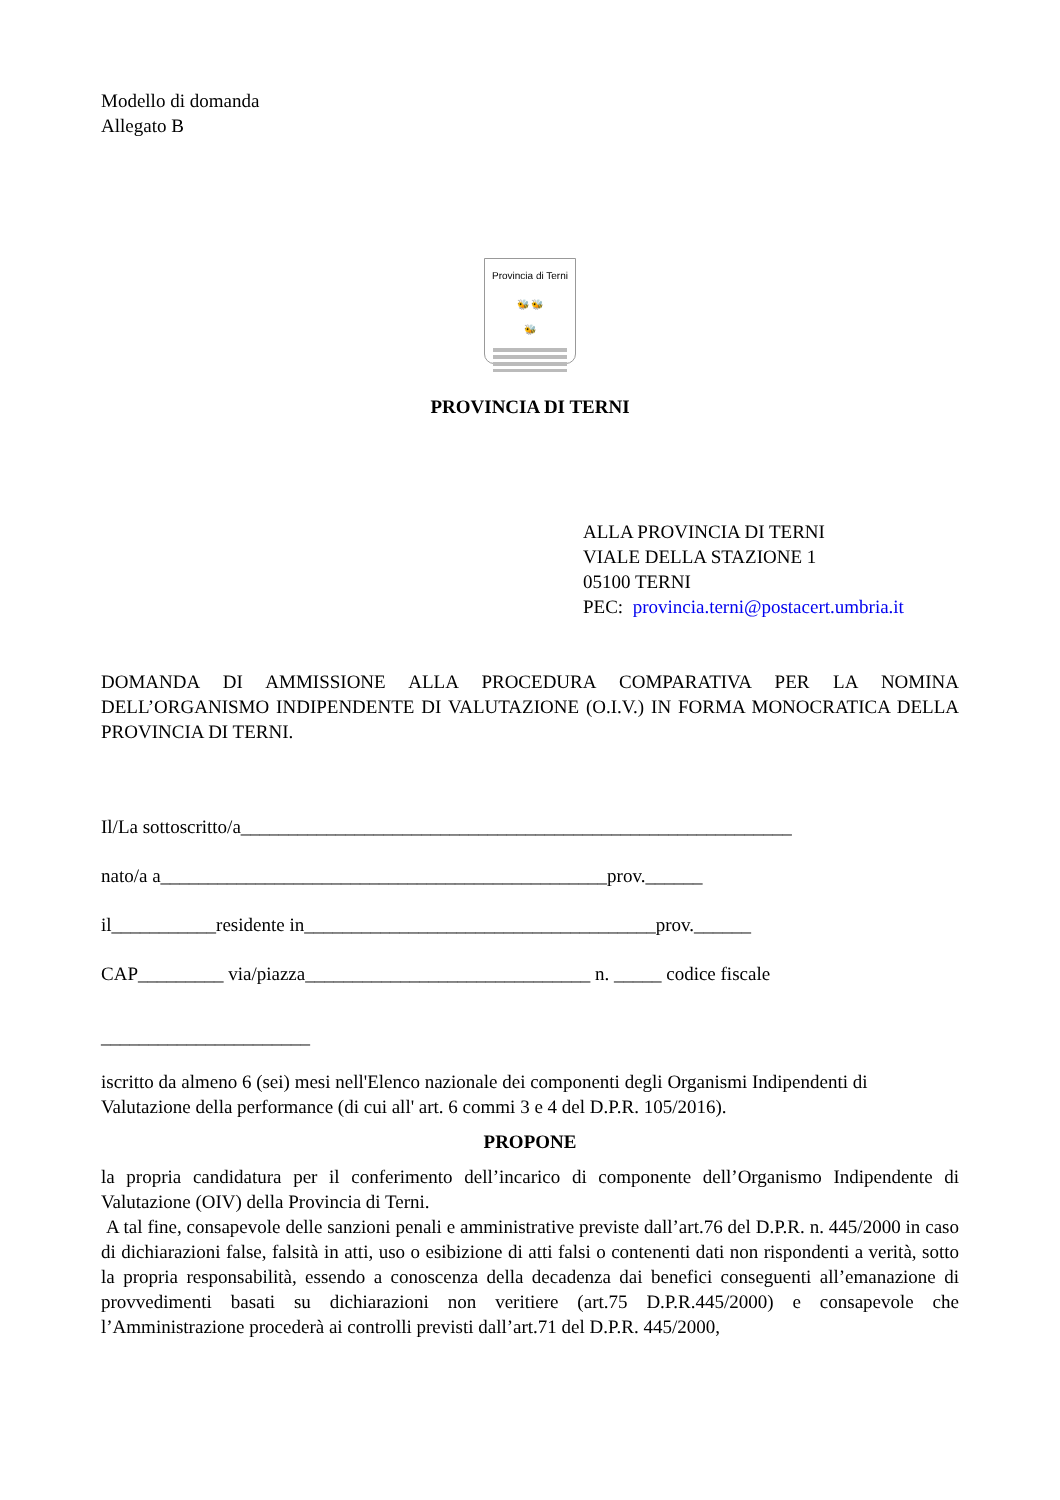Modello di domanda
Allegato B
Provincia di Terni
🐝 🐝
🐝
PROVINCIA DI TERNI
ALLA PROVINCIA DI TERNI
VIALE DELLA STAZIONE 1
05100 TERNI
PEC: provincia.terni@postacert.umbria.it
DOMANDA DI AMMISSIONE ALLA PROCEDURA COMPARATIVA PER LA NOMINA DELL’ORGANISMO INDIPENDENTE DI VALUTAZIONE (O.I.V.) IN FORMA MONOCRATICA DELLA PROVINCIA DI TERNI.
Il/La sottoscritto/a__________________________________________________________
nato/a a_______________________________________________prov.______
il___________residente in_____________________________________prov.______
CAP_________ via/piazza______________________________ n. _____ codice fiscale
______________________
iscritto da almeno 6 (sei) mesi nell'Elenco nazionale dei componenti degli Organismi Indipendenti di Valutazione della performance (di cui all' art. 6 commi 3 e 4 del D.P.R. 105/2016).
PROPONE
la propria candidatura per il conferimento dell’incarico di componente dell’Organismo Indipendente di Valutazione (OIV) della Provincia di Terni.
A tal fine, consapevole delle sanzioni penali e amministrative previste dall’art.76 del D.P.R. n. 445/2000 in caso di dichiarazioni false, falsità in atti, uso o esibizione di atti falsi o contenenti dati non rispondenti a verità, sotto la propria responsabilità, essendo a conoscenza della decadenza dai benefici conseguenti all’emanazione di provvedimenti basati su dichiarazioni non veritiere (art.75 D.P.R.445/2000) e consapevole che l’Amministrazione procederà ai controlli previsti dall’art.71 del D.P.R. 445/2000,